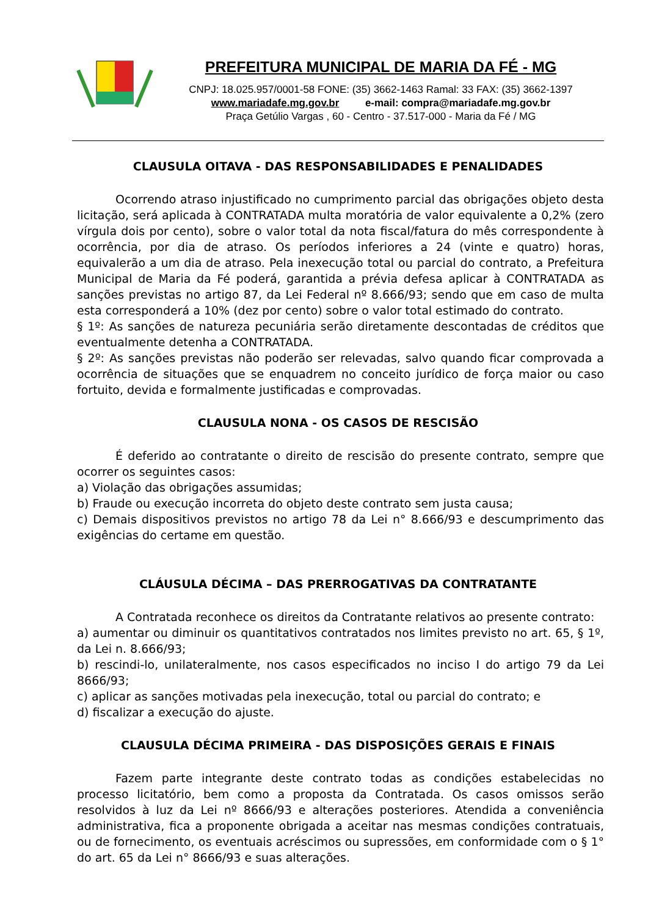PREFEITURA MUNICIPAL DE MARIA DA FÉ - MG
CNPJ: 18.025.957/0001-58 FONE: (35) 3662-1463 Ramal: 33 FAX: (35) 3662-1397
www.mariadafe.mg.gov.br e-mail: compra@mariadafe.mg.gov.br
Praça Getúlio Vargas , 60 - Centro - 37.517-000 - Maria da Fé / MG
CLAUSULA OITAVA - DAS RESPONSABILIDADES E PENALIDADES
Ocorrendo atraso injustificado no cumprimento parcial das obrigações objeto desta licitação, será aplicada à CONTRATADA multa moratória de valor equivalente a 0,2% (zero vírgula dois por cento), sobre o valor total da nota fiscal/fatura do mês correspondente à ocorrência, por dia de atraso. Os períodos inferiores a 24 (vinte e quatro) horas, equivalerão a um dia de atraso. Pela inexecução total ou parcial do contrato, a Prefeitura Municipal de Maria da Fé poderá, garantida a prévia defesa aplicar à CONTRATADA as sanções previstas no artigo 87, da Lei Federal nº 8.666/93; sendo que em caso de multa esta corresponderá a 10% (dez por cento) sobre o valor total estimado do contrato.
§ 1º: As sanções de natureza pecuniária serão diretamente descontadas de créditos que eventualmente detenha a CONTRATADA.
§ 2º: As sanções previstas não poderão ser relevadas, salvo quando ficar comprovada a ocorrência de situações que se enquadrem no conceito jurídico de força maior ou caso fortuito, devida e formalmente justificadas e comprovadas.
CLAUSULA NONA - OS CASOS DE RESCISÃO
É deferido ao contratante o direito de rescisão do presente contrato, sempre que ocorrer os seguintes casos:
a) Violação das obrigações assumidas;
b) Fraude ou execução incorreta do objeto deste contrato sem justa causa;
c) Demais dispositivos previstos no artigo 78 da Lei n° 8.666/93 e descumprimento das exigências do certame em questão.
CLÁUSULA DÉCIMA – DAS PRERROGATIVAS DA CONTRATANTE
A Contratada reconhece os direitos da Contratante relativos ao presente contrato:
a) aumentar ou diminuir os quantitativos contratados nos limites previsto no art. 65, § 1º, da Lei n. 8.666/93;
b) rescindi-lo, unilateralmente, nos casos especificados no inciso I do artigo 79 da Lei 8666/93;
c) aplicar as sanções motivadas pela inexecução, total ou parcial do contrato; e
d) fiscalizar a execução do ajuste.
CLAUSULA DÉCIMA PRIMEIRA - DAS DISPOSIÇÕES GERAIS E FINAIS
Fazem parte integrante deste contrato todas as condições estabelecidas no processo licitatório, bem como a proposta da Contratada. Os casos omissos serão resolvidos à luz da Lei nº 8666/93 e alterações posteriores. Atendida a conveniência administrativa, fica a proponente obrigada a aceitar nas mesmas condições contratuais, ou de fornecimento, os eventuais acréscimos ou supressões, em conformidade com o § 1° do art. 65 da Lei n° 8666/93 e suas alterações.